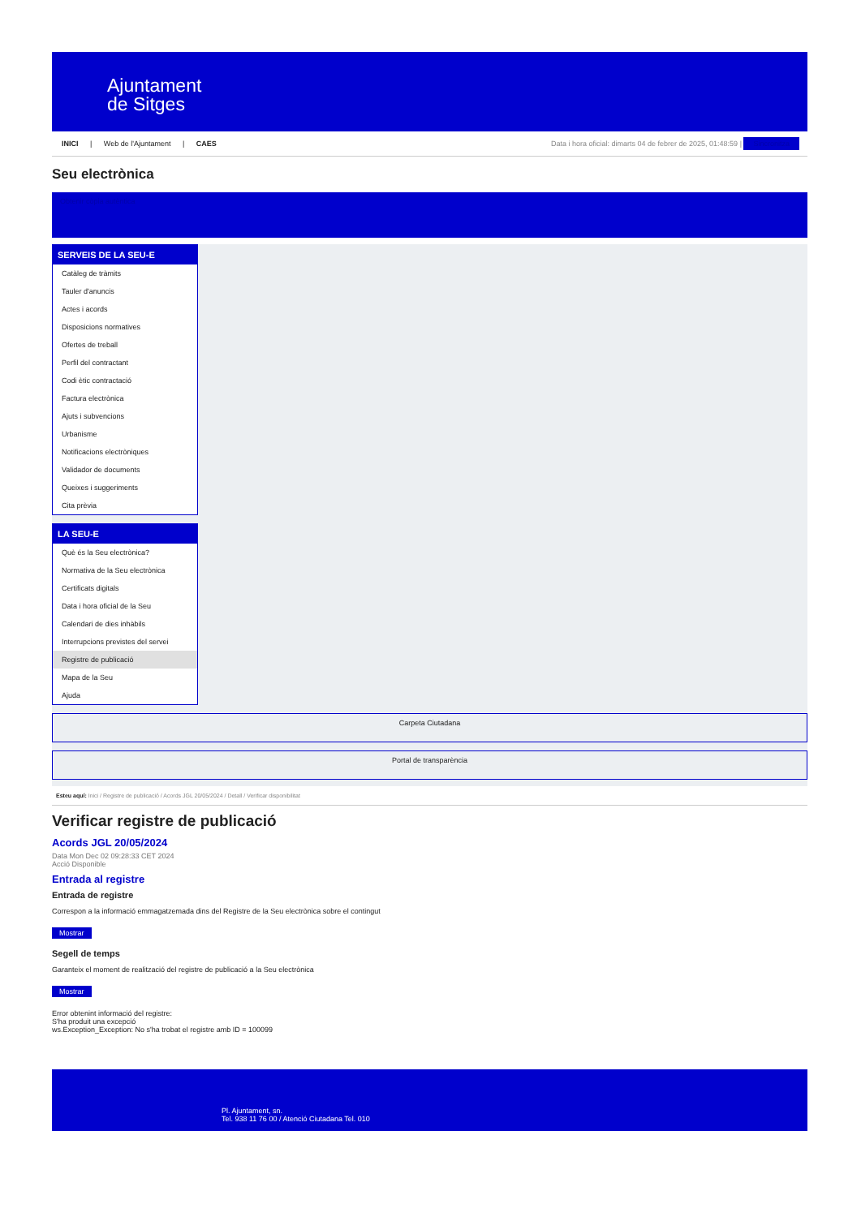Ajuntament
de Sitges
INICI | Web de l'Ajuntament | CAES
Data i hora oficial: dimarts 04 de febrer de 2025, 01:48:59 | Sincronitza
Seu electrònica
Obtenir còpia autèntica
SERVEIS DE LA SEU-E
Catàleg de tràmits
Tauler d'anuncis
Actes i acords
Disposicions normatives
Ofertes de treball
Perfil del contractant
Codi ètic contractació
Factura electrònica
Ajuts i subvencions
Urbanisme
Notificacions electròniques
Validador de documents
Queixes i suggeriments
Cita prèvia
LA SEU-E
Què és la Seu electrònica?
Normativa de la Seu electrònica
Certificats digitals
Data i hora oficial de la Seu
Calendari de dies inhàbils
Interrupcions previstes del servei
Registre de publicació
Mapa de la Seu
Ajuda
Carpeta Ciutadana
Portal de transparència
Esteu aquí: Inici / Registre de publicació / Acords JGL 20/05/2024 / Detall / Verificar disponibilitat
Verificar registre de publicació
Acords JGL 20/05/2024
Data Mon Dec 02 09:28:33 CET 2024
Acció Disponible
Entrada al registre
Entrada de registre
Correspon a la informació emmagatzemada dins del Registre de la Seu electrònica sobre el contingut
Mostrar
Segell de temps
Garanteix el moment de realització del registre de publicació a la Seu electrònica
Mostrar
Error obtenint informació del registre:
S'ha produit una excepció
ws.Exception_Exception: No s'ha trobat el registre amb ID = 100099
Pl. Ajuntament, sn.
Tel. 938 11 76 00 / Atenció Ciutadana Tel. 010